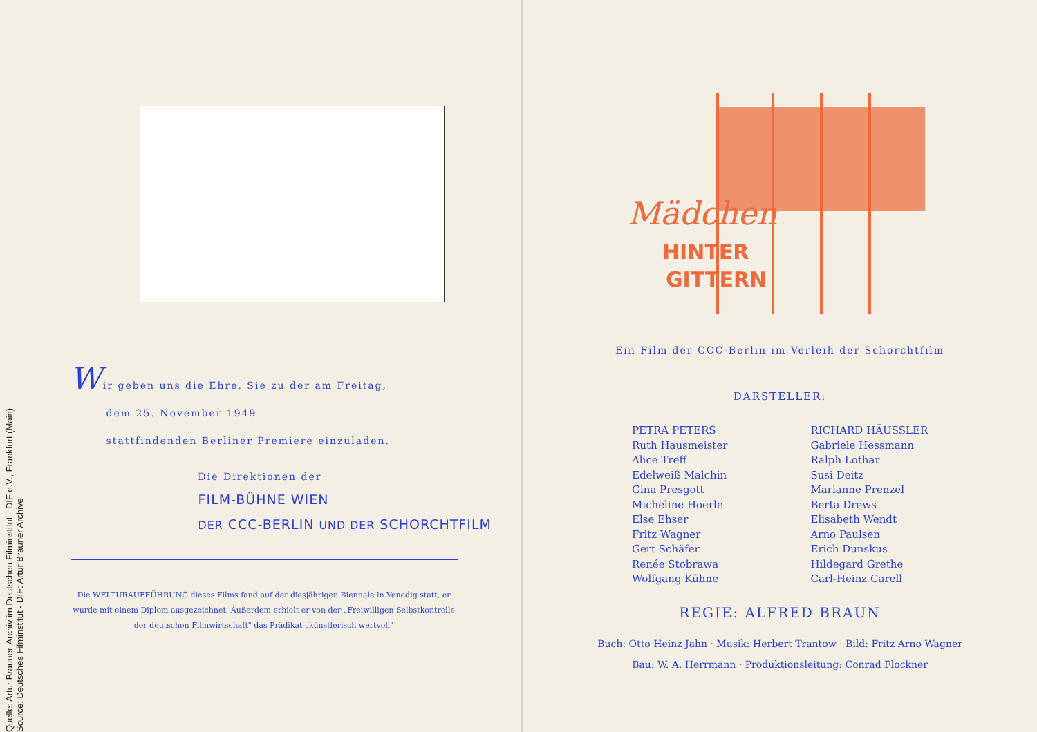Quelle: Artur Brauner-Archiv im Deutschen Filminstitut - DIF e.V., Frankfurt (Main)
Source: Deutsches Filminstitut - DIF: Artur Brauner Archive
Wir geben uns die Ehre, Sie zu der am Freitag,
dem 25. November 1949
stattfindenden Berliner Premiere einzuladen.
Die Direktionen der
FILM-BÜHNE WIEN
DER CCC-BERLIN UND DER SCHORCHTFILM
Die WELTURAUFFÜHRUNG dieses Films fand auf der diesjährigen Biennale in Venedig statt, er wurde mit einem Diplom ausgezeichnet. Außerdem erhielt er von der „Freiwilligen Selbstkontrolle der deutschen Filmwirtschaft" das Prädikat „künstlerisch wertvoll"
Mädchen
HINTER
GITTERN
Ein Film der CCC-Berlin im Verleih der Schorchtfilm
DARSTELLER:
PETRA PETERS
Ruth Hausmeister
Alice Treff
Edelweiß Malchin
Gina Presgott
Micheline Hoerle
Else Ehser
Fritz Wagner
Gert Schäfer
Renée Stobrawa
Wolfgang Kühne
RICHARD HÄUSSLER
Gabriele Hessmann
Ralph Lothar
Susi Deitz
Marianne Prenzel
Berta Drews
Elisabeth Wendt
Arno Paulsen
Erich Dunskus
Hildegard Grethe
Carl-Heinz Carell
REGIE: ALFRED BRAUN
Buch: Otto Heinz Jahn · Musik: Herbert Trantow · Bild: Fritz Arno Wagner
Bau: W. A. Herrmann · Produktionsleitung: Conrad Flockner